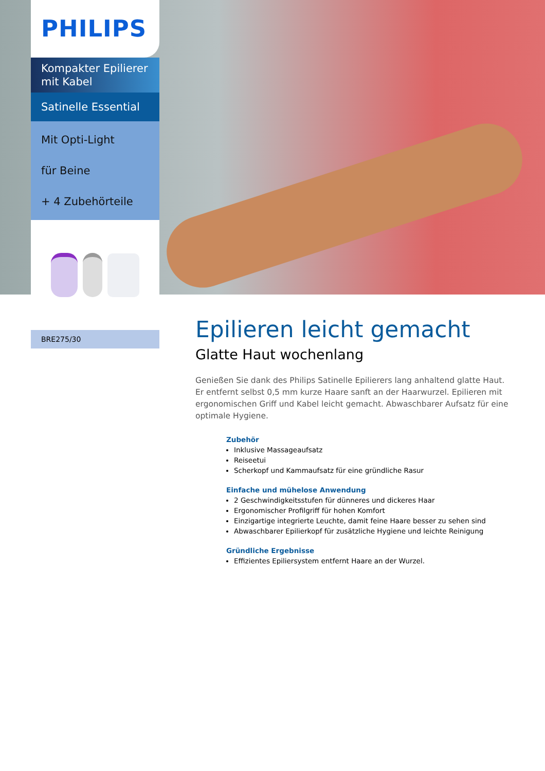PHILIPS
Kompakter Epilierer mit Kabel
Satinelle Essential
Mit Opti-Light
für Beine
+ 4 Zubehörteile
BRE275/30
Epilieren leicht gemacht
Glatte Haut wochenlang
Genießen Sie dank des Philips Satinelle Epilierers lang anhaltend glatte Haut. Er entfernt selbst 0,5 mm kurze Haare sanft an der Haarwurzel. Epilieren mit ergonomischen Griff und Kabel leicht gemacht. Abwaschbarer Aufsatz für eine optimale Hygiene.
Zubehör
Inklusive Massageaufsatz
Reiseetui
Scherkopf und Kammaufsatz für eine gründliche Rasur
Einfache und mühelose Anwendung
2 Geschwindigkeitsstufen für dünneres und dickeres Haar
Ergonomischer Profilgriff für hohen Komfort
Einzigartige integrierte Leuchte, damit feine Haare besser zu sehen sind
Abwaschbarer Epilierkopf für zusätzliche Hygiene und leichte Reinigung
Gründliche Ergebnisse
Effizientes Epiliersystem entfernt Haare an der Wurzel.